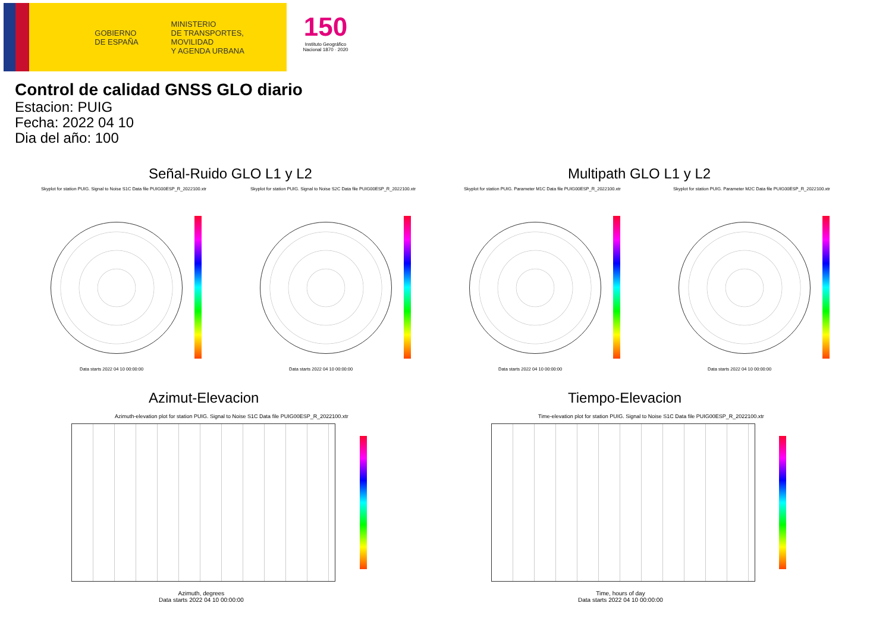GOBIERNO
DE ESPAÑA
MINISTERIO
DE TRANSPORTES, MOVILIDAD
Y AGENDA URBANA
150
Instituto Geográfico Nacional 1870 · 2020
Control de calidad GNSS GLO diario
Estacion: PUIG
Fecha: 2022 04 10
Dia del año: 100
Señal-Ruido GLO L1 y L2 Multipath GLO L1 y L2
Skyplot for station PUIG. Signal to Noise S1C Data file PUIG00ESP_R_2022100.xtr Skyplot for station PUIG. Signal to Noise S2C Data file PUIG00ESP_R_2022100.xtr Skyplot for station PUIG. Parameter M1C Data file PUIG00ESP_R_2022100.xtr Skyplot for station PUIG. Parameter M2C Data file PUIG00ESP_R_2022100.xtr
Data starts 2022 04 10 00:00:00 Data starts 2022 04 10 00:00:00 Data starts 2022 04 10 00:00:00 Data starts 2022 04 10 00:00:00
Azimut-Elevacion Tiempo-Elevacion
Azimuth-elevation plot for station PUIG. Signal to Noise S1C Data file PUIG00ESP_R_2022100.xtr Time-elevation plot for station PUIG. Signal to Noise S1C Data file PUIG00ESP_R_2022100.xtr
Azimuth, degrees
Data starts 2022 04 10 00:00:00
Time, hours of day
Data starts 2022 04 10 00:00:00